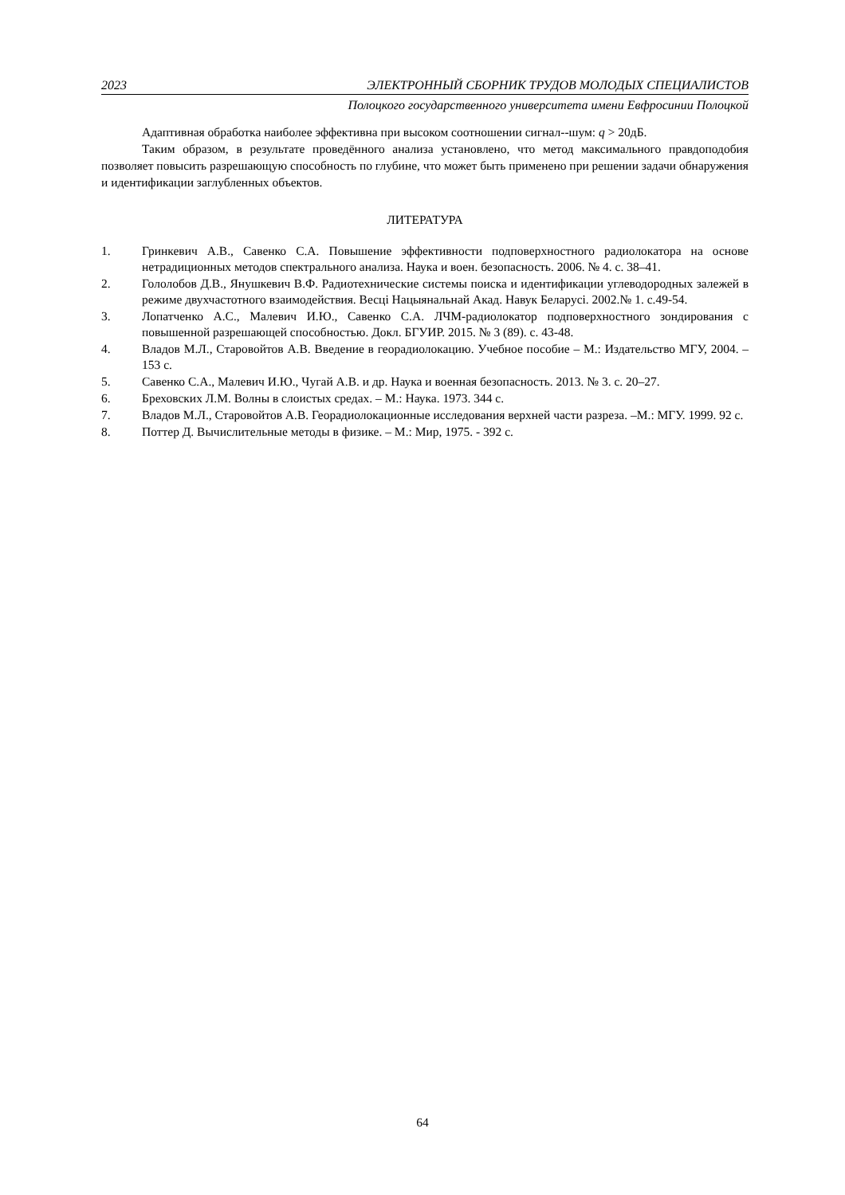2023 ЭЛЕКТРОННЫЙ СБОРНИК ТРУДОВ МОЛОДЫХ СПЕЦИАЛИСТОВ
Полоцкого государственного университета имени Евфросинии Полоцкой
Адаптивная обработка наиболее эффективна при высоком соотношении сигнал--шум: q > 20дБ.
Таким образом, в результате проведённого анализа установлено, что метод максимального правдоподобия позволяет повысить разрешающую способность по глубине, что может быть применено при решении задачи обнаружения и идентификации заглубленных объектов.
ЛИТЕРАТУРА
1. Гринкевич А.В., Савенко С.А. Повышение эффективности подповерхностного радиолокатора на основе нетрадиционных методов спектрального анализа. Наука и воен. безопасность. 2006. № 4. с. 38–41.
2. Гололобов Д.В., Янушкевич В.Ф. Радиотехнические системы поиска и идентификации углеводородных залежей в режиме двухчастотного взаимодействия. Весці Нацыянальнай Акад. Навук Беларусі. 2002.№ 1. с.49-54.
3. Лопатченко А.С., Малевич И.Ю., Савенко С.А. ЛЧМ-радиолокатор подповерхностного зондирования с повышенной разрешающей способностью. Докл. БГУИР. 2015. № 3 (89). с. 43-48.
4. Владов М.Л., Старовойтов А.В. Введение в георадиолокацию. Учебное пособие – М.: Издательство МГУ, 2004. – 153 с.
5. Савенко С.А., Малевич И.Ю., Чугай А.В. и др. Наука и военная безопасность. 2013. № 3. с. 20–27.
6. Бреховских Л.М. Волны в слоистых средах. – М.: Наука. 1973. 344 с.
7. Владов М.Л., Старовойтов А.В. Георадиолокационные исследования верхней части разреза. –М.: МГУ. 1999. 92 с.
8. Поттер Д. Вычислительные методы в физике. – М.: Мир, 1975. - 392 с.
64